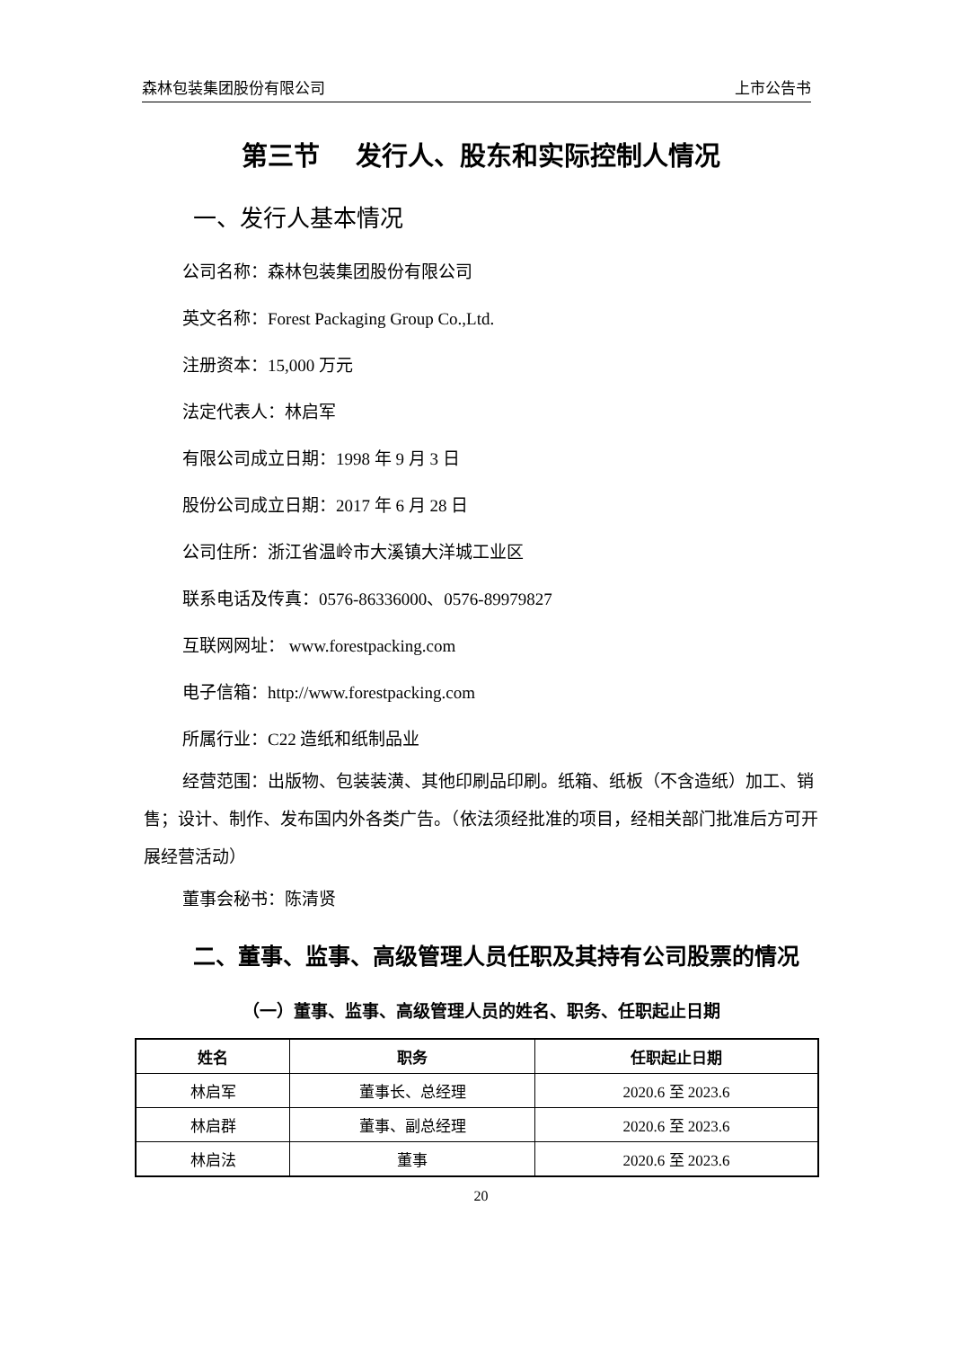森林包装集团股份有限公司 上市公告书
第三节 发行人、股东和实际控制人情况
一、发行人基本情况
公司名称：森林包装集团股份有限公司
英文名称：Forest Packaging Group Co.,Ltd.
注册资本：15,000 万元
法定代表人：林启军
有限公司成立日期：1998 年 9 月 3 日
股份公司成立日期：2017 年 6 月 28 日
公司住所：浙江省温岭市大溪镇大洋城工业区
联系电话及传真：0576-86336000、0576-89979827
互联网网址： www.forestpacking.com
电子信箱：http://www.forestpacking.com
所属行业：C22 造纸和纸制品业
经营范围：出版物、包装装潢、其他印刷品印刷。纸箱、纸板（不含造纸）加工、销售；设计、制作、发布国内外各类广告。（依法须经批准的项目，经相关部门批准后方可开展经营活动）
董事会秘书：陈清贤
二、董事、监事、高级管理人员任职及其持有公司股票的情况
（一）董事、监事、高级管理人员的姓名、职务、任职起止日期
| 姓名 | 职务 | 任职起止日期 |
| --- | --- | --- |
| 林启军 | 董事长、总经理 | 2020.6 至 2023.6 |
| 林启群 | 董事、副总经理 | 2020.6 至 2023.6 |
| 林启法 | 董事 | 2020.6 至 2023.6 |
20